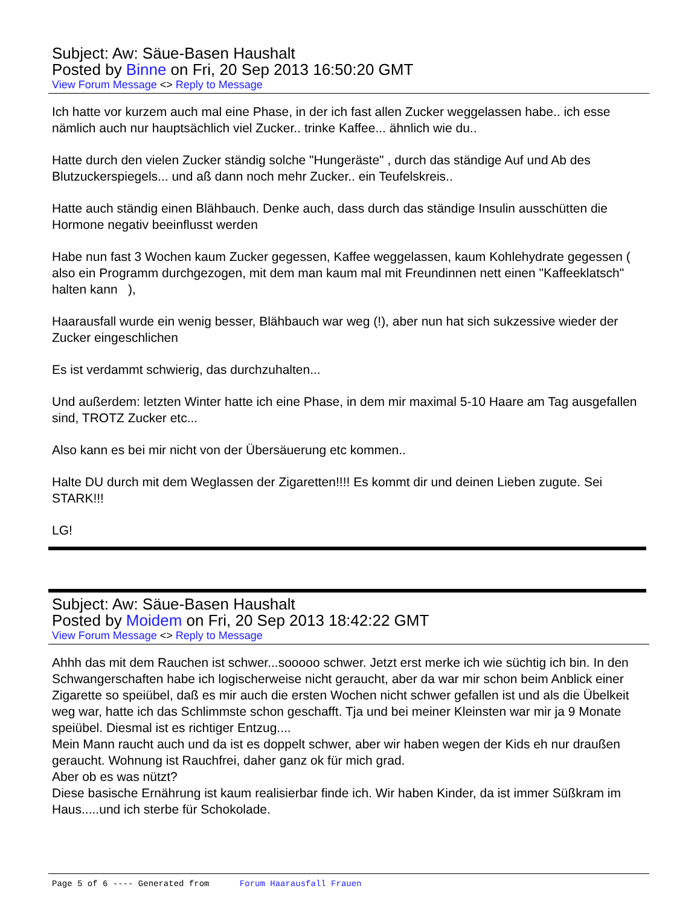Subject: Aw: Säue-Basen Haushalt
Posted by Binne on Fri, 20 Sep 2013 16:50:20 GMT
View Forum Message <> Reply to Message
Ich hatte vor kurzem auch mal eine Phase, in der ich fast allen Zucker weggelassen habe.. ich esse nämlich auch nur hauptsächlich viel Zucker.. trinke Kaffee... ähnlich wie du..
Hatte durch den vielen Zucker ständig solche "Hungeräste" , durch das ständige Auf und Ab des Blutzuckerspiegels... und aß dann noch mehr Zucker.. ein Teufelskreis..
Hatte auch ständig einen Blähbauch. Denke auch, dass durch das ständige Insulin ausschütten die Hormone negativ beeinflusst werden
Habe nun fast 3 Wochen kaum Zucker gegessen, Kaffee weggelassen, kaum Kohlehydrate gegessen ( also ein Programm durchgezogen, mit dem man kaum mal mit Freundinnen nett einen "Kaffeeklatsch" halten kann ),
Haarausfall wurde ein wenig besser, Blähbauch war weg (!), aber nun hat sich sukzessive wieder der Zucker eingeschlichen
Es ist verdammt schwierig, das durchzuhalten...
Und außerdem: letzten Winter hatte ich eine Phase, in dem mir maximal 5-10 Haare am Tag ausgefallen sind, TROTZ Zucker etc...
Also kann es bei mir nicht von der Übersäuerung etc kommen..
Halte DU durch mit dem Weglassen der Zigaretten!!!! Es kommt dir und deinen Lieben zugute. Sei STARK!!!
LG!
Subject: Aw: Säue-Basen Haushalt
Posted by Moidem on Fri, 20 Sep 2013 18:42:22 GMT
View Forum Message <> Reply to Message
Ahhh das mit dem Rauchen ist schwer...sooooo schwer. Jetzt erst merke ich wie süchtig ich bin. In den Schwangerschaften habe ich logischerweise nicht geraucht, aber da war mir schon beim Anblick einer Zigarette so speiübel, daß es mir auch die ersten Wochen nicht schwer gefallen ist und als die Übelkeit weg war, hatte ich das Schlimmste schon geschafft. Tja und bei meiner Kleinsten war mir ja 9 Monate speiübel. Diesmal ist es richtiger Entzug....
Mein Mann raucht auch und da ist es doppelt schwer, aber wir haben wegen der Kids eh nur draußen geraucht. Wohnung ist Rauchfrei, daher ganz ok für mich grad.
Aber ob es was nützt?
Diese basische Ernährung ist kaum realisierbar finde ich. Wir haben Kinder, da ist immer Süßkram im Haus.....und ich sterbe für Schokolade.
Page 5 of 6 ---- Generated from Forum Haarausfall Frauen